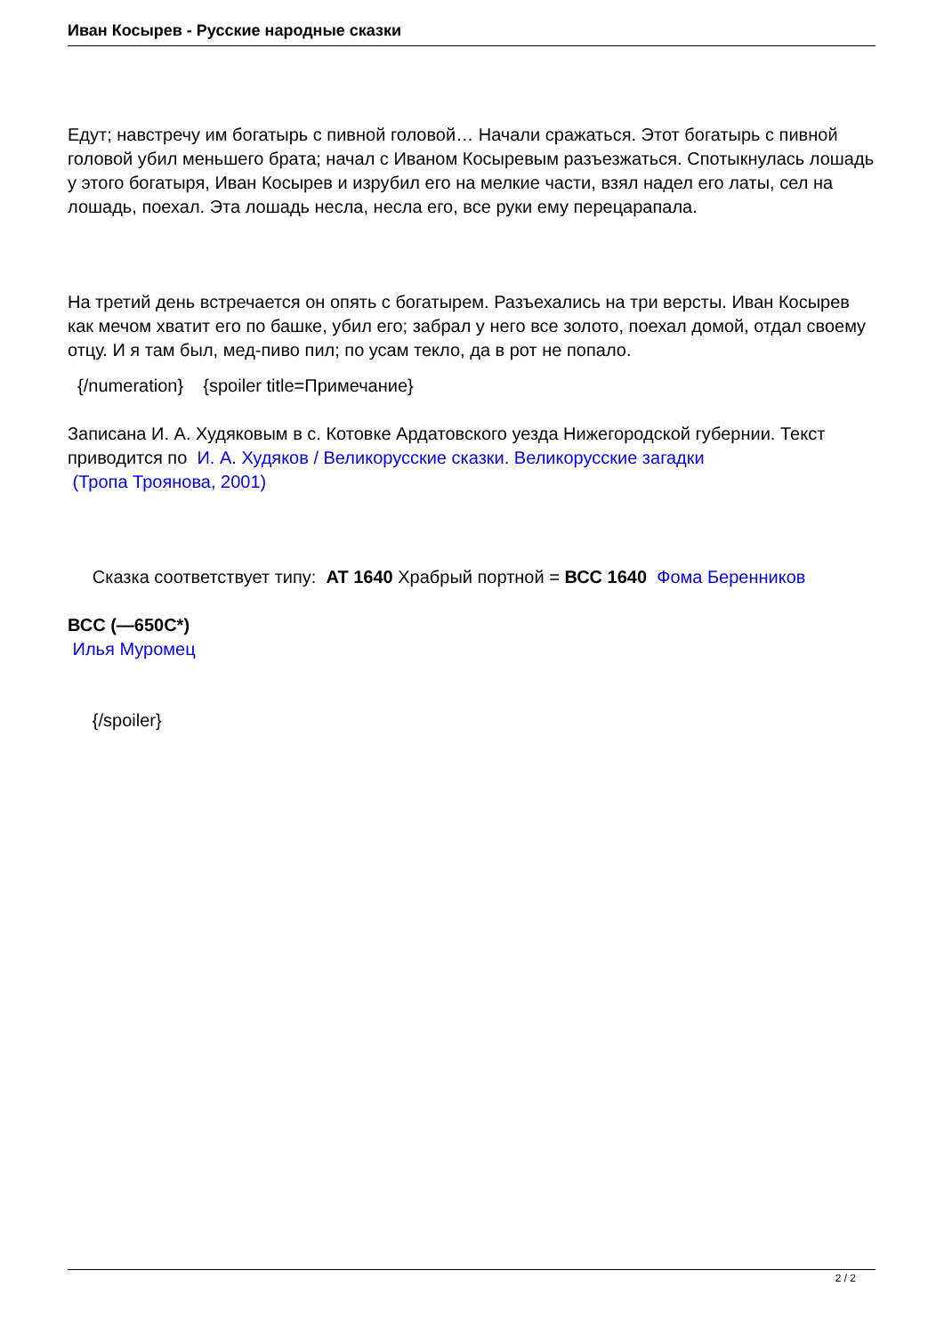Иван Косырев - Русские народные сказки
Едут; навстречу им богатырь с пивной головой… Начали сражаться. Этот богатырь с пивной головой убил меньшего брата; начал с Иваном Косыревым разъезжаться. Спотыкнулась лошадь у этого богатыря, Иван Косырев и изрубил его на мелкие части, взял надел его латы, сел на лошадь, поехал. Эта лошадь несла, несла его, все руки ему перецарапала.
На третий день встречается он опять с богатырем. Разъехались на три версты. Иван Косырев как мечом хватит его по башке, убил его; забрал у него все золото, поехал домой, отдал своему отцу. И я там был, мед-пиво пил; по усам текло, да в рот не попало.
{/numeration} {spoiler title=Примечание}
Записана И. А. Худяковым в с. Котовке Ардатовского уезда Нижегородской губернии. Текст приводится по И. А. Худяков / Великорусские сказки. Великорусские загадки
(Тропа Троянова, 2001)
Сказка соответствует типу: AT 1640 Храбрый портной = ВСС 1640 Фома Беренников
ВСС (—650С*)
Илья Муромец
{/spoiler}
2 / 2